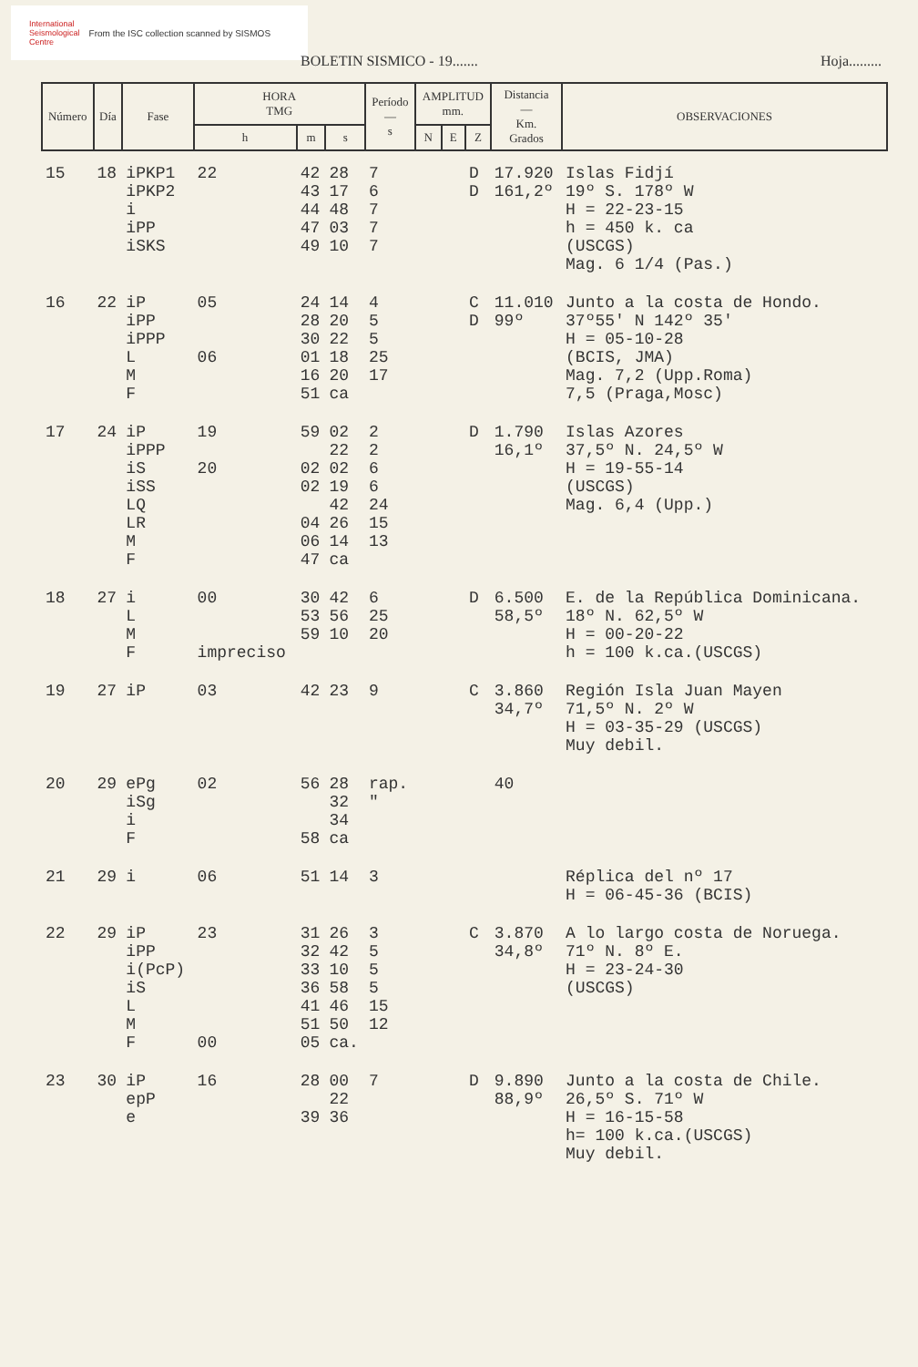International
Seismological
Centre
From the ISC collection scanned by SISMOS
BOLETIN SISMICO - 19....... Hoja.........
| Número | Día | Fase | HORA TMG | | | Período — s | AMPLITUD mm. | | | Distancia — Km. Grados | OBSERVACIONES |
| --- | --- | --- | --- | --- | --- | --- | --- | --- | --- | --- | --- |
| | | | h | m | s | | N | E | Z | | |
| 15 | 18 | iPKP1 iPKP2 i iPP iSKS | 22 | 42 43 44 47 49 | 28 17 48 03 10 | 7 6 7 7 7 | | | D D | 17.920 161,2º | Islas Fidjí 19º S. 178º W H = 22-23-15 h = 450 k. ca (USCGS) Mag. 6 1/4 (Pas.) |
| 16 | 22 | iP iPP iPPP L M F | 05 06 | 24 28 30 01 16 51 | 14 20 22 18 20 ca | 4 5 5 25 17 | | | C D | 11.010 99º | Junto a la costa de Hondo. 37º55' N 142º 35' H = 05-10-28 (BCIS, JMA) Mag. 7,2 (Upp.Roma) 7,5 (Praga,Mosc) |
| 17 | 24 | iP iPPP iS iSS LQ LR M F | 19 20 | 59 02 02 04 06 47 | 02 22 02 19 42 26 14 ca | 2 2 6 6 24 15 13 | | | D | 1.790 16,1º | Islas Azores 37,5º N. 24,5º W H = 19-55-14 (USCGS) Mag. 6,4 (Upp.) |
| 18 | 27 | i L M F | 00 impreciso | 30 53 59 | 42 56 10 | 6 25 20 | | | D | 6.500 58,5º | E. de la República Dominicana. 18º N. 62,5º W H = 00-20-22 h = 100 k.ca.(USCGS) |
| 19 | 27 | iP | 03 | 42 | 23 | 9 | | | C | 3.860 34,7º | Región Isla Juan Mayen 71,5º N. 2º W H = 03-35-29 (USCGS) Muy debil. |
| 20 | 29 | ePg iSg i F | 02 | 56 58 | 28 32 34 ca | rap. " | | | | 40 | |
| 21 | 29 | i | 06 | 51 | 14 | 3 | | | | | Réplica del nº 17 H = 06-45-36 (BCIS) |
| 22 | 29 | iP iPP i(PcP) iS L M F | 23 00 | 31 32 33 36 41 51 05 | 26 42 10 58 46 50 ca. | 3 5 5 5 15 12 | | | C | 3.870 34,8º | A lo largo costa de Noruega. 71º N. 8º E. H = 23-24-30 (USCGS) |
| 23 | 30 | iP epP e | 16 | 28 39 | 00 22 36 | 7 | | | D | 9.890 88,9º | Junto a la costa de Chile. 26,5º S. 71º W H = 16-15-58 h= 100 k.ca.(USCGS) Muy debil. |